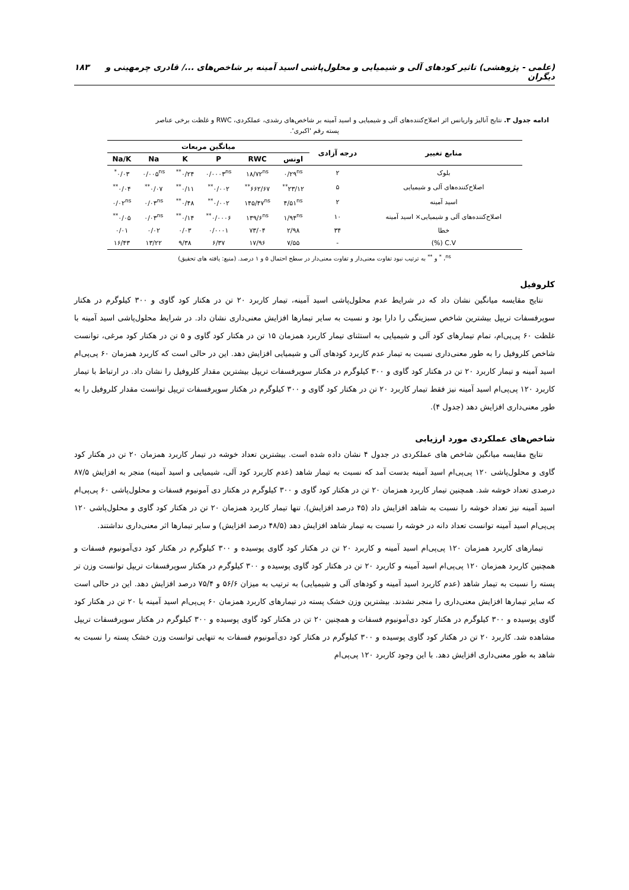(علمی - پژوهشی) تاثیر کودهای آلی و شیمیایی و محلول‌پاشی اسید آمینه بر شاخص‌های .../ قادری چرمهینی و دیگران ۱۸۳
ادامه جدول ۳. نتایج آنالیز واریانس اثر اصلاح‌کننده‌های آلی و شیمیایی و اسید آمینه بر شاخص‌های رشدی، عملکردی، RWC و غلظت برخی عناصر
پسته رقم 'اکبری'.
| منابع تغییر | درجه آزادی | میانگین مربعات | | | | | |
| --- | --- | --- | --- | --- | --- | --- | --- |
| | | اونس | RWC | P | K | Na | Na/K |
| بلوک | ۲ | ۰/۲۹<sup>ns</sup> | ۱۸/۷۲<sup>ns</sup> | ۰/۰۰۰۳<sup>ns</sup> | ۰/۲۴<sup>**</sup> | ۰/۰۰۵<sup>ns</sup> | ۰/۰۳<sup>*</sup> |
| اصلاح‌کننده‌های آلی و شیمیایی | ۵ | ۲۳/۱۲<sup>**</sup> | ۶۶۲/۶۷<sup>**</sup> | ۰/۰۰۲<sup>**</sup> | ۰/۱۱<sup>**</sup> | ۰/۰۷<sup>**</sup> | ۰/۰۴<sup>**</sup> |
| اسید آمینه | ۲ | ۴/۵۱<sup>ns</sup> | ۱۴۵/۴۷<sup>ns</sup> | ۰/۰۰۲<sup>**</sup> | ۰/۴۸<sup>**</sup> | ۰/۰۳<sup>ns</sup> | ۰/۰۲<sup>ns</sup> |
| اصلاح‌کننده‌های آلی و شیمیایی× اسید آمینه | ۱۰ | ۱/۹۴<sup>ns</sup> | ۱۳۹/۶<sup>ns</sup> | ۰/۰۰۰۶<sup>**</sup> | ۰/۱۴<sup>**</sup> | ۰/۰۳<sup>ns</sup> | ۰/۰۵<sup>**</sup> |
| خطا | ۳۴ | ۲/۹۸ | ۷۳/۰۴ | ۰/۰۰۰۱ | ۰/۰۳ | ۰/۰۲ | ۰/۰۱ |
| C.V (%) | - | ۷/۵۵ | ۱۷/۹۶ | ۶/۳۷ | ۹/۳۸ | ۱۳/۲۲ | ۱۶/۴۳ |
<sup>ns</sup>، <sup>*</sup> و <sup>**</sup> به ترتیب نبود تفاوت معنی‌دار و تفاوت معنی‌دار در سطح احتمال ۵ و ۱ درصد. (منبع: یافته های تحقیق)
کلروفیل
نتایج مقایسه میانگین نشان داد که در شرایط عدم محلول‌پاشی اسید آمینه، تیمار کاربرد ۲۰ تن در هکتار کود گاوی و ۳۰۰ کیلوگرم در هکتار سوپرفسفات تریپل بیشترین شاخص سبزینگی را دارا بود و نسبت به سایر تیمارها افزایش معنی‌داری نشان داد. در شرایط محلول‌پاشی اسید آمینه با غلظت ۶۰ پی‌پی‌ام، تمام تیمارهای کود آلی و شیمیایی به استثنای تیمار کاربرد همزمان ۱۵ تن در هکتار کود گاوی و ۵ تن در هکتار کود مرغی، توانست شاخص کلروفیل را به طور معنی‌داری نسبت به تیمار عدم کاربرد کودهای آلی و شیمیایی افزایش دهد. این در حالی است که کاربرد همزمان ۶۰ پی‌پی‌ام اسید آمینه و تیمار کاربرد ۲۰ تن در هکتار کود گاوی و ۳۰۰ کیلوگرم در هکتار سوپرفسفات تریپل بیشترین مقدار کلروفیل را نشان داد. در ارتباط با تیمار کاربرد ۱۲۰ پی‌پی‌ام اسید آمینه نیز فقط تیمار کاربرد ۲۰ تن در هکتار کود گاوی و ۳۰۰ کیلوگرم در هکتار سوپرفسفات تریپل توانست مقدار کلروفیل را به طور معنی‌داری افزایش دهد (جدول ۴).
شاخص‌های عملکردی مورد ارزیابی
نتایج مقایسه میانگین شاخص های عملکردی در جدول ۴ نشان داده شده است. بیشترین تعداد خوشه در تیمار کاربرد همزمان ۲۰ تن در هکتار کود گاوی و محلول‌پاشی ۱۲۰ پی‌پی‌ام اسید آمینه بدست آمد که نسبت به تیمار شاهد (عدم کاربرد کود آلی، شیمیایی و اسید آمینه) منجر به افزایش ۸۷/۵ درصدی تعداد خوشه شد. همچنین تیمار کاربرد همزمان ۲۰ تن در هکتار کود گاوی و ۳۰۰ کیلوگرم در هکتار دی آمونیوم فسفات و محلول‌پاشی ۶۰ پی‌پی‌ام اسید آمینه نیز تعداد خوشه را نسبت به شاهد افزایش داد (۴۵ درصد افزایش). تنها تیمار کاربرد همزمان ۲۰ تن در هکتار کود گاوی و محلول‌پاشی ۱۲۰ پی‌پی‌ام اسید آمینه توانست تعداد دانه در خوشه را نسبت به تیمار شاهد افزایش دهد (۴۸/۵ درصد افزایش) و سایر تیمارها اثر معنی‌داری نداشتند.
تیمارهای کاربرد همزمان ۱۲۰ پی‌پی‌ام اسید آمینه و کاربرد ۲۰ تن در هکتار کود گاوی پوسیده و ۳۰۰ کیلوگرم در هکتار کود دی‌آمونیوم فسفات و همچنین کاربرد همزمان ۱۲۰ پی‌پی‌ام اسید آمینه و کاربرد ۲۰ تن در هکتار کود گاوی پوسیده و ۳۰۰ کیلوگرم در هکتار سوپرفسفات تریپل توانست وزن تر پسته را نسبت به تیمار شاهد (عدم کاربرد اسید آمینه و کودهای آلی و شیمیایی) به ترتیب به میزان ۵۶/۶ و ۷۵/۴ درصد افزایش دهد. این در حالی است که سایر تیمارها افزایش معنی‌داری را منجر نشدند. بیشترین وزن خشک پسته در تیمارهای کاربرد همزمان ۶۰ پی‌پی‌ام اسید آمینه با ۲۰ تن در هکتار کود گاوی پوسیده و ۳۰۰ کیلوگرم در هکتار کود دی‌آمونیوم فسفات و همچنین ۲۰ تن در هکتار کود گاوی پوسیده و ۳۰۰ کیلوگرم در هکتار سوپرفسفات تریپل مشاهده شد. کاربرد ۲۰ تن در هکتار کود گاوی پوسیده و ۳۰۰ کیلوگرم در هکتار کود دی‌آمونیوم فسفات به تنهایی توانست وزن خشک پسته را نسبت به شاهد به طور معنی‌داری افزایش دهد. با این وجود کاربرد ۱۲۰ پی‌پی‌ام